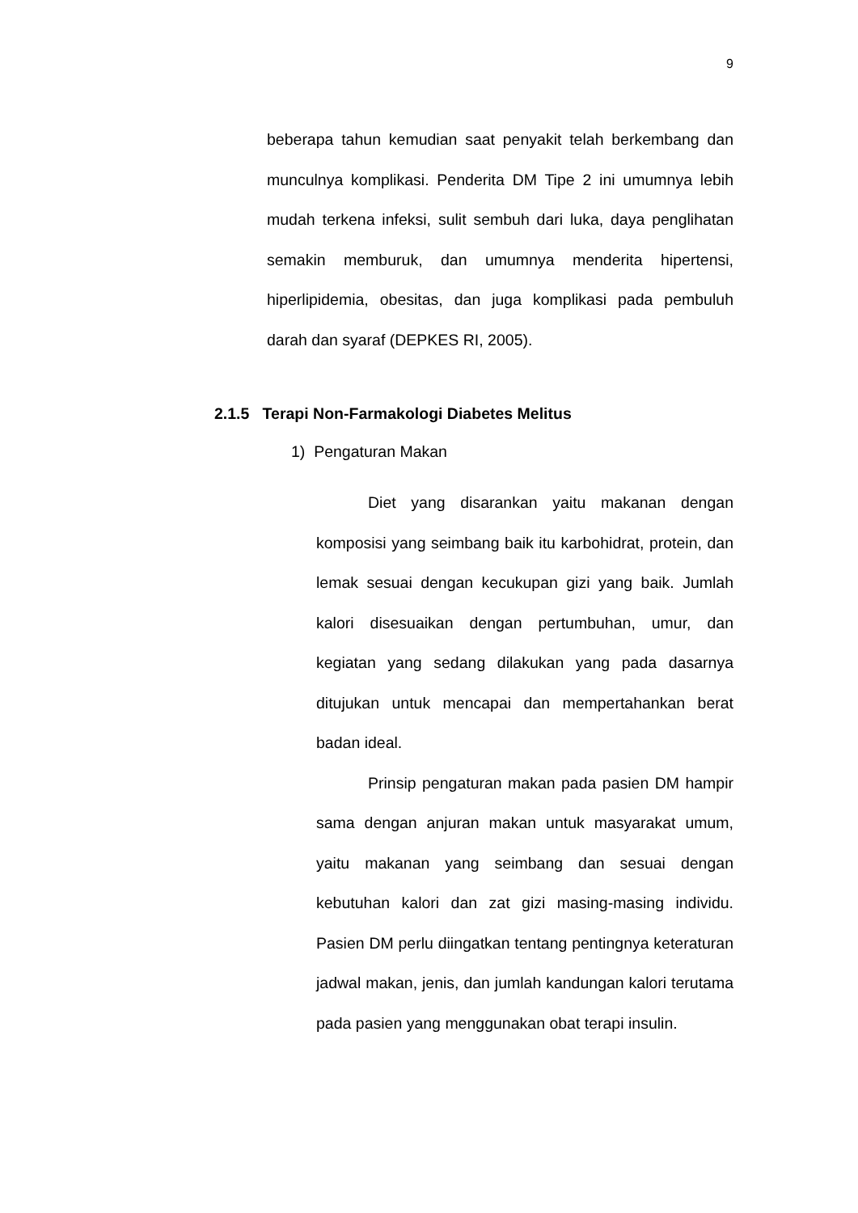9
beberapa tahun kemudian saat penyakit telah berkembang dan munculnya komplikasi. Penderita DM Tipe 2 ini umumnya lebih mudah terkena infeksi, sulit sembuh dari luka, daya penglihatan semakin memburuk, dan umumnya menderita hipertensi, hiperlipidemia, obesitas, dan juga komplikasi pada pembuluh darah dan syaraf (DEPKES RI, 2005).
2.1.5 Terapi Non-Farmakologi Diabetes Melitus
1) Pengaturan Makan
Diet yang disarankan yaitu makanan dengan komposisi yang seimbang baik itu karbohidrat, protein, dan lemak sesuai dengan kecukupan gizi yang baik. Jumlah kalori disesuaikan dengan pertumbuhan, umur, dan kegiatan yang sedang dilakukan yang pada dasarnya ditujukan untuk mencapai dan mempertahankan berat badan ideal.
Prinsip pengaturan makan pada pasien DM hampir sama dengan anjuran makan untuk masyarakat umum, yaitu makanan yang seimbang dan sesuai dengan kebutuhan kalori dan zat gizi masing-masing individu. Pasien DM perlu diingatkan tentang pentingnya keteraturan jadwal makan, jenis, dan jumlah kandungan kalori terutama pada pasien yang menggunakan obat terapi insulin.